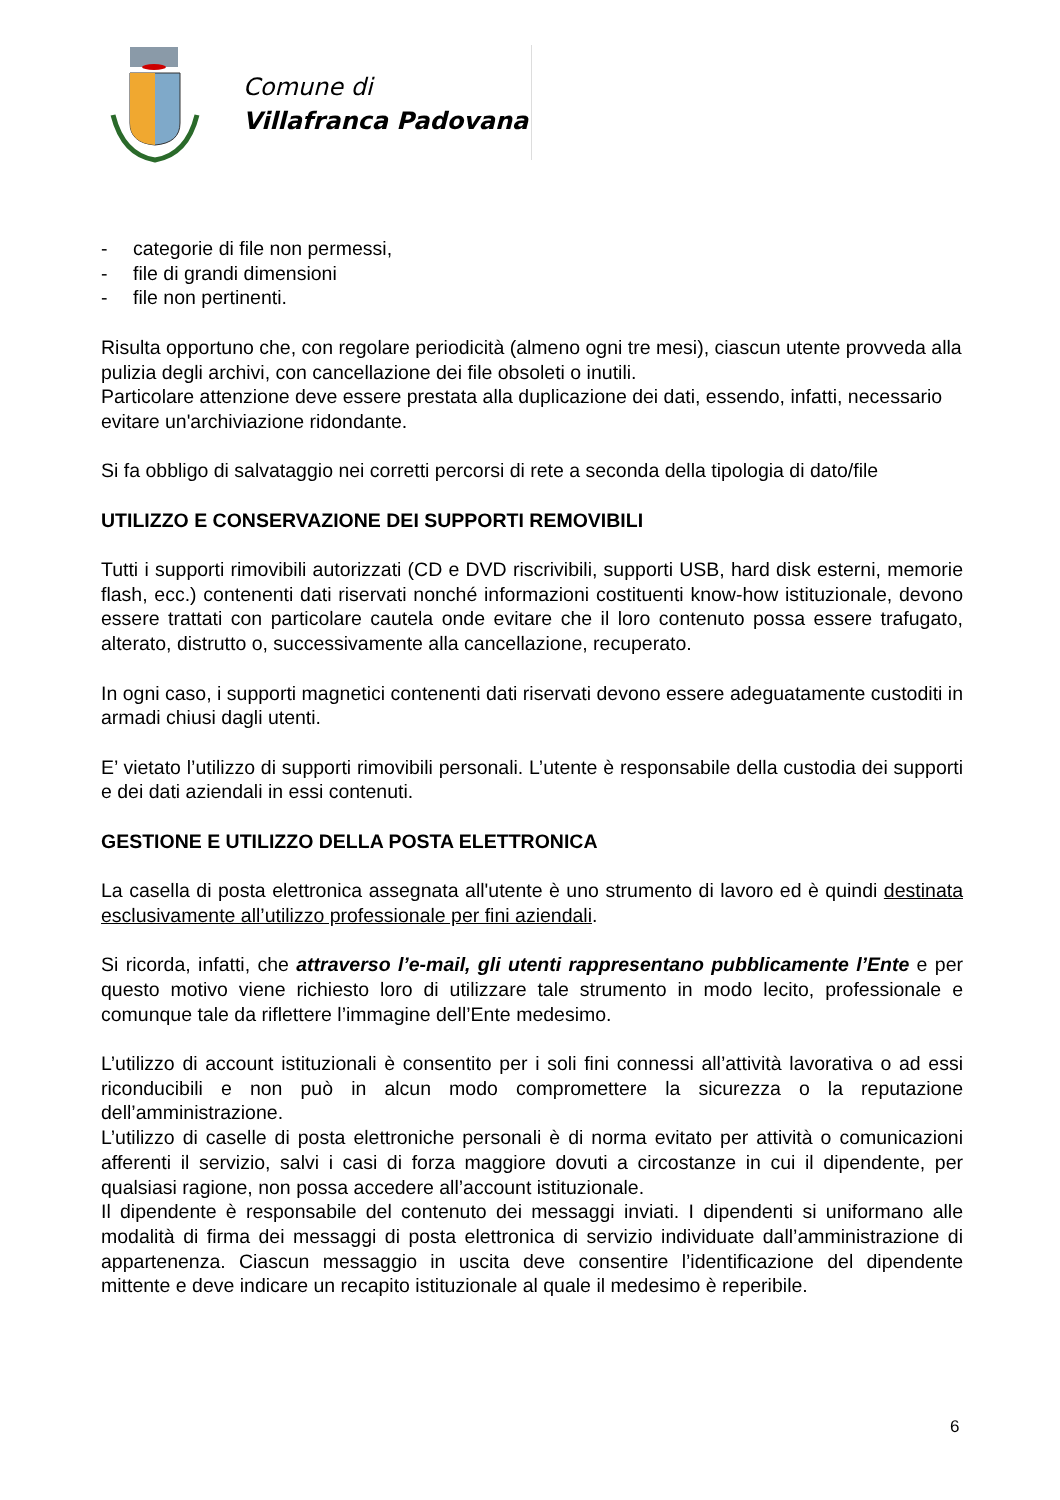Comune di
Villafranca Padovana
- categorie di file non permessi,
- file di grandi dimensioni
- file non pertinenti.
Risulta opportuno che, con regolare periodicità (almeno ogni tre mesi), ciascun utente provveda alla pulizia degli archivi, con cancellazione dei file obsoleti o inutili.
Particolare attenzione deve essere prestata alla duplicazione dei dati, essendo, infatti, necessario evitare un'archiviazione ridondante.
Si fa obbligo di salvataggio nei corretti percorsi di rete a seconda della tipologia di dato/file
UTILIZZO E CONSERVAZIONE DEI SUPPORTI REMOVIBILI
Tutti i supporti rimovibili autorizzati (CD e DVD riscrivibili, supporti USB, hard disk esterni, memorie flash, ecc.) contenenti dati riservati nonché informazioni costituenti know-how istituzionale, devono essere trattati con particolare cautela onde evitare che il loro contenuto possa essere trafugato, alterato, distrutto o, successivamente alla cancellazione, recuperato.
In ogni caso, i supporti magnetici contenenti dati riservati devono essere adeguatamente custoditi in armadi chiusi dagli utenti.
E’ vietato l’utilizzo di supporti rimovibili personali. L’utente è responsabile della custodia dei supporti e dei dati aziendali in essi contenuti.
GESTIONE E UTILIZZO DELLA POSTA ELETTRONICA
La casella di posta elettronica assegnata all'utente è uno strumento di lavoro ed è quindi destinata esclusivamente all’utilizzo professionale per fini aziendali.
Si ricorda, infatti, che attraverso l’e-mail, gli utenti rappresentano pubblicamente l’Ente e per questo motivo viene richiesto loro di utilizzare tale strumento in modo lecito, professionale e comunque tale da riflettere l’immagine dell’Ente medesimo.
L’utilizzo di account istituzionali è consentito per i soli fini connessi all’attività lavorativa o ad essi riconducibili e non può in alcun modo compromettere la sicurezza o la reputazione dell’amministrazione.
L’utilizzo di caselle di posta elettroniche personali è di norma evitato per attività o comunicazioni afferenti il servizio, salvi i casi di forza maggiore dovuti a circostanze in cui il dipendente, per qualsiasi ragione, non possa accedere all’account istituzionale.
Il dipendente è responsabile del contenuto dei messaggi inviati. I dipendenti si uniformano alle modalità di firma dei messaggi di posta elettronica di servizio individuate dall’amministrazione di appartenenza. Ciascun messaggio in uscita deve consentire l’identificazione del dipendente mittente e deve indicare un recapito istituzionale al quale il medesimo è reperibile.
6